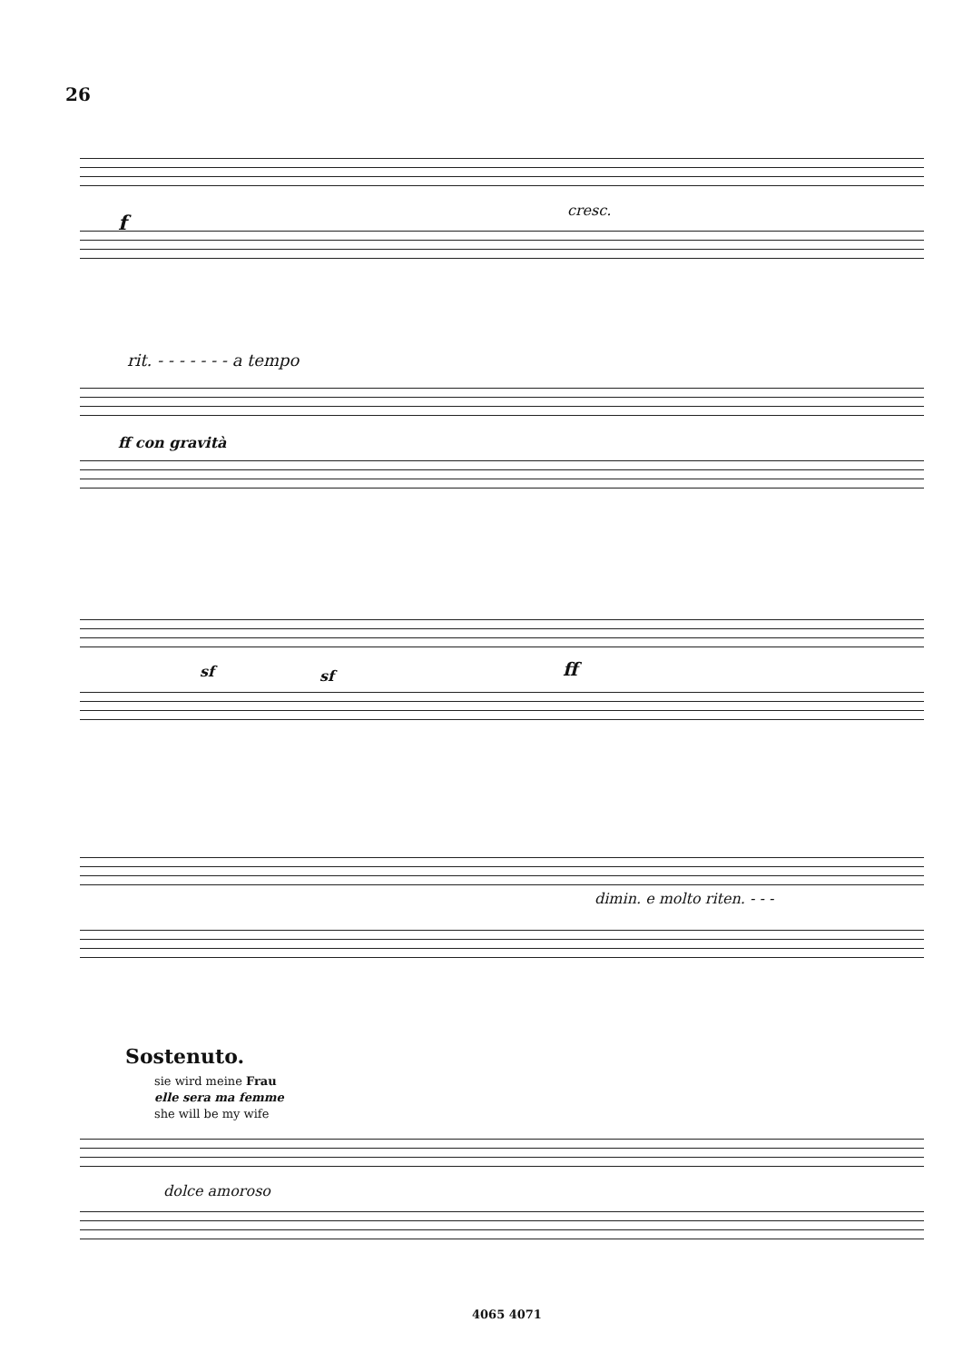26
f
cresc.
rit. - - - - - - - a tempo
ff con gravità
sf sf ff
dimin. e molto riten. - - -
Sostenuto.
sie wird meine Frau
elle sera ma femme
she will be my wife
dolce amoroso
4065 4071